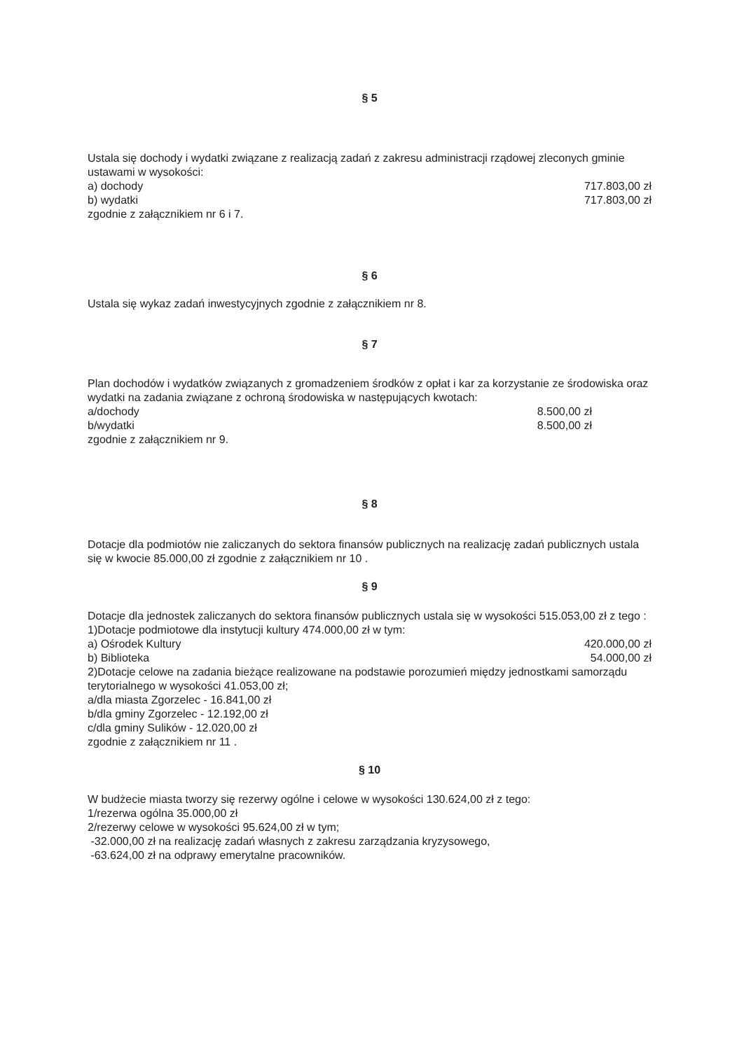§ 5
Ustala się dochody i wydatki związane z realizacją zadań z zakresu administracji rządowej zleconych gminie ustawami w wysokości:
a) dochody 717.803,00 zł
b) wydatki 717.803,00 zł
zgodnie z załącznikiem nr 6 i 7.
§ 6
Ustala się wykaz zadań inwestycyjnych zgodnie z załącznikiem nr 8.
§ 7
Plan dochodów i wydatków związanych z gromadzeniem środków z opłat i kar za korzystanie ze środowiska oraz wydatki na zadania związane z ochroną środowiska w następujących kwotach:
a/dochody 8.500,00 zł
b/wydatki 8.500,00 zł
zgodnie z załącznikiem nr 9.
§ 8
Dotacje dla podmiotów nie zaliczanych do sektora finansów publicznych na realizację zadań publicznych ustala się w kwocie 85.000,00 zł zgodnie z załącznikiem nr 10 .
§ 9
Dotacje dla jednostek zaliczanych do sektora finansów publicznych ustala się w wysokości 515.053,00 zł z tego :
1)Dotacje podmiotowe dla instytucji kultury 474.000,00 zł w tym:
a) Ośrodek Kultury 420.000,00 zł
b) Biblioteka 54.000,00 zł
2)Dotacje celowe na zadania bieżące realizowane na podstawie porozumień między jednostkami samorządu terytorialnego w wysokości 41.053,00 zł;
a/dla miasta Zgorzelec - 16.841,00 zł
b/dla gminy Zgorzelec - 12.192,00 zł
c/dla gminy Sulików - 12.020,00 zł
zgodnie z załącznikiem nr 11 .
§ 10
W budżecie miasta tworzy się rezerwy ogólne i celowe w wysokości 130.624,00 zł z tego:
1/rezerwa ogólna 35.000,00 zł
2/rezerwy celowe w wysokości 95.624,00 zł w tym;
-32.000,00 zł na realizację zadań własnych z zakresu zarządzania kryzysowego,
-63.624,00 zł na odprawy emerytalne pracowników.